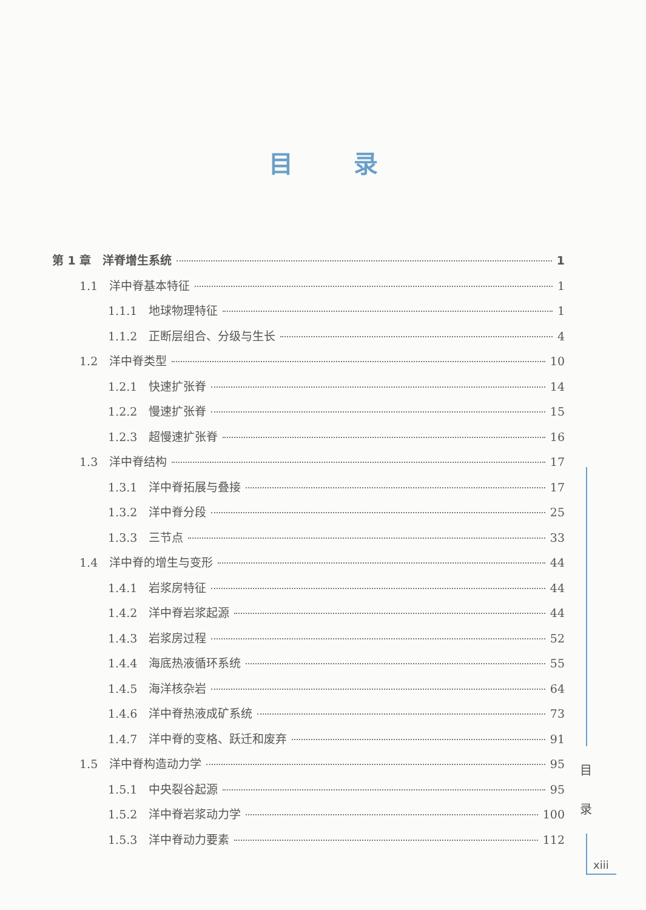目录
第 1 章　洋脊增生系统 1
1.1　洋中脊基本特征 1
1.1.1　地球物理特征 1
1.1.2　正断层组合、分级与生长 4
1.2　洋中脊类型 10
1.2.1　快速扩张脊 14
1.2.2　慢速扩张脊 15
1.2.3　超慢速扩张脊 16
1.3　洋中脊结构 17
1.3.1　洋中脊拓展与叠接 17
1.3.2　洋中脊分段 25
1.3.3　三节点 33
1.4　洋中脊的增生与变形 44
1.4.1　岩浆房特征 44
1.4.2　洋中脊岩浆起源 44
1.4.3　岩浆房过程 52
1.4.4　海底热液循环系统 55
1.4.5　海洋核杂岩 64
1.4.6　洋中脊热液成矿系统 73
1.4.7　洋中脊的变格、跃迁和废弃 91
1.5　洋中脊构造动力学 95
1.5.1　中央裂谷起源 95
1.5.2　洋中脊岩浆动力学 100
1.5.3　洋中脊动力要素 112
目
录
xiii